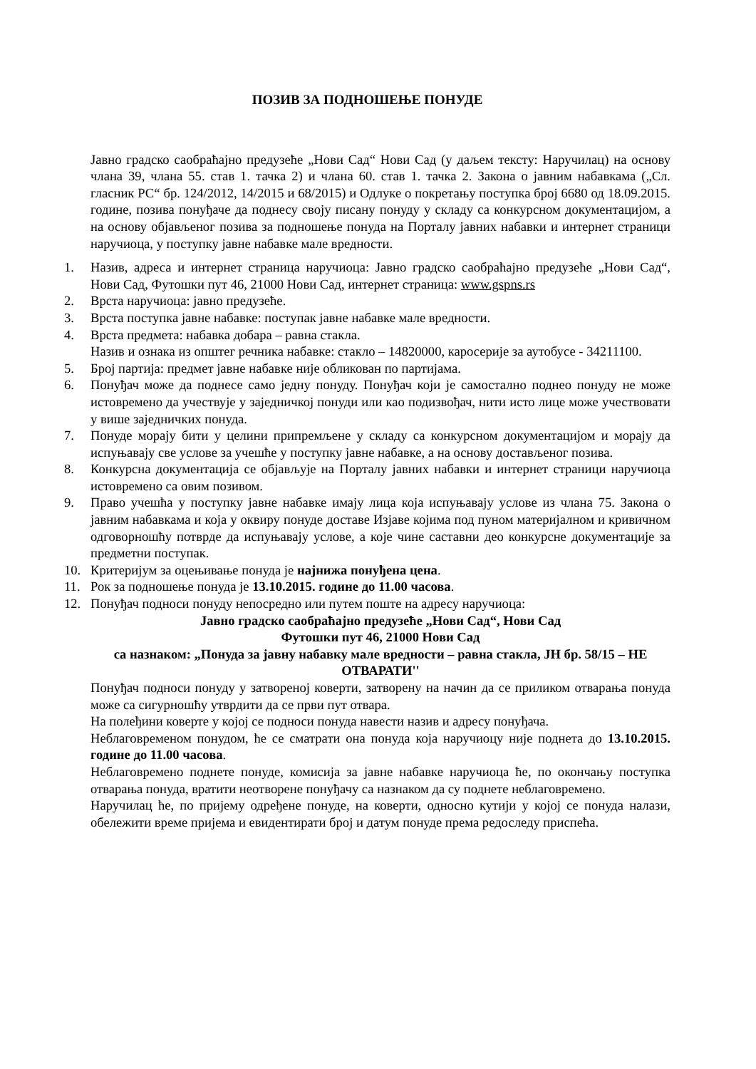ПОЗИВ ЗА ПОДНОШЕЊЕ ПОНУДЕ
Јавно градско саобраћајно предузеће „Нови Сад“ Нови Сад (у даљем тексту: Наручилац) на основу члана 39, члана 55. став 1. тачка 2) и члана 60. став 1. тачка 2. Закона о јавним набавкама („Сл. гласник РС“ бр. 124/2012, 14/2015 и 68/2015) и Одлуке о покретању поступка број 6680 од 18.09.2015. године, позива понуђаче да поднесу своју писану понуду у складу са конкурсном документацијом, а на основу објављеног позива за подношење понуда на Порталу јавних набавки и интернет страници наручиоца, у поступку јавне набавке мале вредности.
1. Назив, адреса и интернет страница наручиоца: Јавно градско саобраћајно предузеће „Нови Сад“, Нови Сад, Футошки пут 46, 21000 Нови Сад, интернет страница: www.gspns.rs
2. Врста наручиоца: јавно предузеће.
3. Врста поступка јавне набавке: поступак јавне набавке мале вредности.
4. Врста предмета: набавка добара – равна стакла.
Назив и ознака из општег речника набавке: стакло – 14820000, каросерије за аутобусе - 34211100.
5. Број партија: предмет јавне набавке није обликован по партијама.
6. Понуђач може да поднесе само једну понуду. Понуђач који је самостално поднео понуду не може истовремено да учествује у заједничкој понуди или као подизвођач, нити исто лице може учествовати у више заједничких понуда.
7. Понуде морају бити у целини припремљене у складу са конкурсном документацијом и морају да испуњавају све услове за учешће у поступку јавне набавке, а на основу достављеног позива.
8. Конкурсна документација се објављује на Порталу јавних набавки и интернет страници наручиоца истовремено са овим позивом.
9. Право учешћа у поступку јавне набавке имају лица која испуњавају услове из члана 75. Закона о јавним набавкама и која у оквиру понуде доставе Изјаве којима под пуном материјалном и кривичном одговорношћу потврде да испуњавају услове, а које чине саставни део конкурсне документације за предметни поступак.
10. Критеријум за оцењивање понуда је најнижа понуђена цена.
11. Рок за подношење понуда је 13.10.2015. године до 11.00 часова.
12. Понуђач подноси понуду непосредно или путем поште на адресу наручиоца:
Јавно градско саобраћајно предузеће „Нови Сад“, Нови Сад
Футошки пут 46, 21000 Нови Сад
са назнаком: „Понуда за јавну набавку мале вредности – равна стакла, ЈН бр. 58/15 – НЕ ОТВАРАТИ''
Понуђач подноси понуду у затвореној коверти, затворену на начин да се приликом отварања понуда може са сигурношћу утврдити да се први пут отвара.
На полеђини коверте у којој се подноси понуда навести назив и адресу понуђача.
Неблаговременом понудом, ће се сматрати она понуда која наручиоцу није поднета до 13.10.2015. године до 11.00 часова.
Неблаговремено поднете понуде, комисија за јавне набавке наручиоца ће, по окончању поступка отварања понуда, вратити неотворене понуђачу са назнаком да су поднете неблаговремено.
Наручилац ће, по пријему одређене понуде, на коверти, односно кутији у којој се понуда налази, обележити време пријема и евидентирати број и датум понуде према редоследу приспећа.